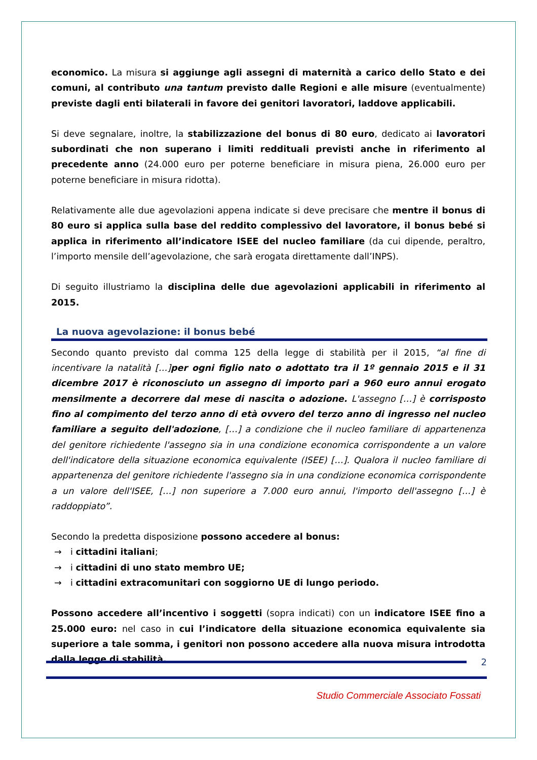economico. La misura si aggiunge agli assegni di maternità a carico dello Stato e dei comuni, al contributo una tantum previsto dalle Regioni e alle misure (eventualmente) previste dagli enti bilaterali in favore dei genitori lavoratori, laddove applicabili.
Si deve segnalare, inoltre, la stabilizzazione del bonus di 80 euro, dedicato ai lavoratori subordinati che non superano i limiti reddituali previsti anche in riferimento al precedente anno (24.000 euro per poterne beneficiare in misura piena, 26.000 euro per poterne beneficiare in misura ridotta).
Relativamente alle due agevolazioni appena indicate si deve precisare che mentre il bonus di 80 euro si applica sulla base del reddito complessivo del lavoratore, il bonus bebé si applica in riferimento all’indicatore ISEE del nucleo familiare (da cui dipende, peraltro, l’importo mensile dell’agevolazione, che sarà erogata direttamente dall’INPS).
Di seguito illustriamo la disciplina delle due agevolazioni applicabili in riferimento al 2015.
La nuova agevolazione: il bonus bebé
Secondo quanto previsto dal comma 125 della legge di stabilità per il 2015, “al fine di incentivare la natalità […]per ogni figlio nato o adottato tra il 1º gennaio 2015 e il 31 dicembre 2017 è riconosciuto un assegno di importo pari a 960 euro annui erogato mensilmente a decorrere dal mese di nascita o adozione. L'assegno […] è corrisposto fino al compimento del terzo anno di età ovvero del terzo anno di ingresso nel nucleo familiare a seguito dell'adozione, […] a condizione che il nucleo familiare di appartenenza del genitore richiedente l'assegno sia in una condizione economica corrispondente a un valore dell'indicatore della situazione economica equivalente (ISEE) […]. Qualora il nucleo familiare di appartenenza del genitore richiedente l'assegno sia in una condizione economica corrispondente a un valore dell'ISEE, […] non superiore a 7.000 euro annui, l'importo dell'assegno […] è raddoppiato”.
Secondo la predetta disposizione possono accedere al bonus:
→ i cittadini italiani;
→ i cittadini di uno stato membro UE;
→ i cittadini extracomunitari con soggiorno UE di lungo periodo.
Possono accedere all’incentivo i soggetti (sopra indicati) con un indicatore ISEE fino a 25.000 euro: nel caso in cui l’indicatore della situazione economica equivalente sia superiore a tale somma, i genitori non possono accedere alla nuova misura introdotta dalla legge di stabilità.
2
Studio Commerciale Associato Fossati